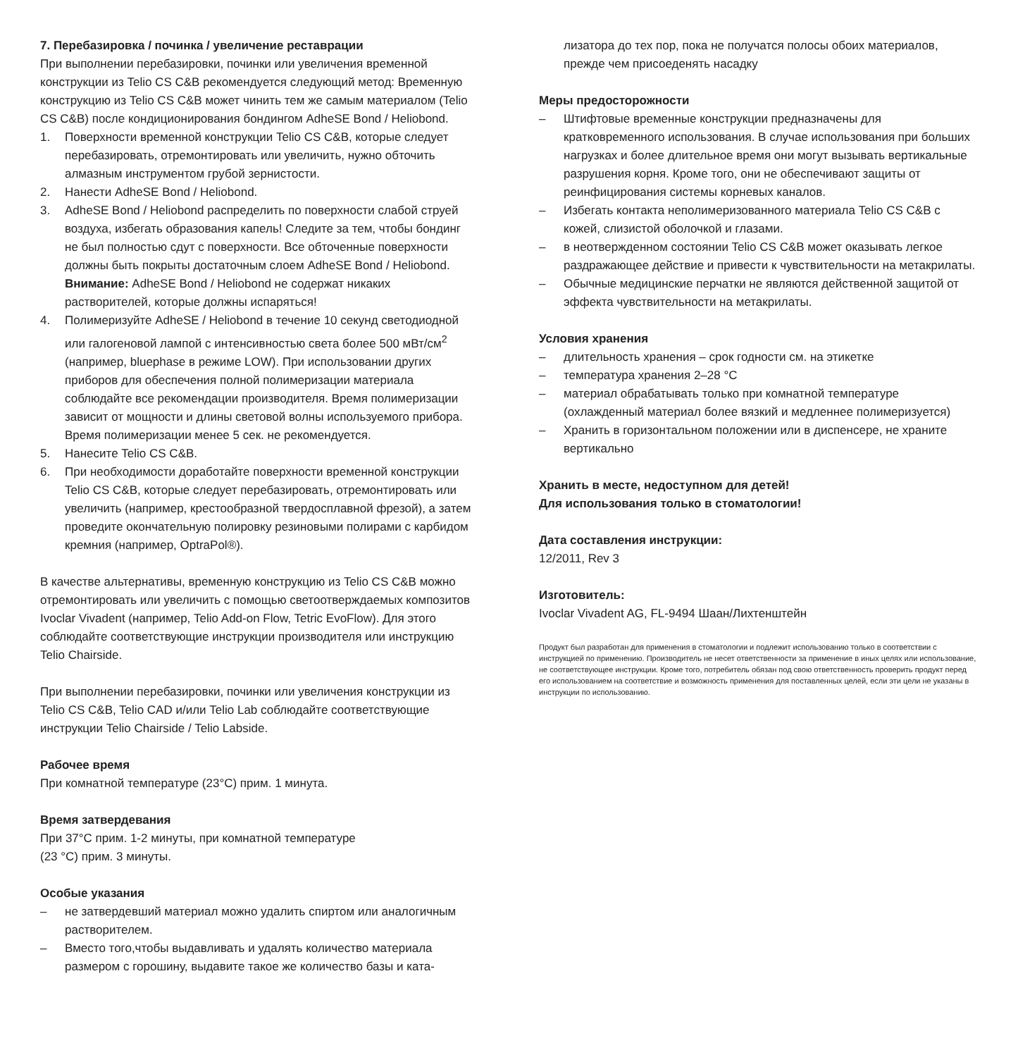7. Перебазировка / починка / увеличение реставрации
При выполнении перебазировки, починки или увеличения временной конструкции из Telio CS C&B рекомендуется следующий метод: Временную конструкцию из Telio CS C&B может чинить тем же самым материалом (Telio CS C&B) после кондиционирования бондингом AdheSE Bond / Heliobond.
1. Поверхности временной конструкции Telio CS C&B, которые следует перебазировать, отремонтировать или увеличить, нужно обточить алмазным инструментом грубой зернистости.
2. Нанести AdheSE Bond / Heliobond.
3. AdheSE Bond / Heliobond распределить по поверхности слабой струей воздуха, избегать образования капель! Следите за тем, чтобы бондинг не был полностью сдут с поверхности. Все обточенные поверхности должны быть покрыты достаточным слоем AdheSE Bond / Heliobond.
Внимание: AdheSE Bond / Heliobond не содержат никаких растворителей, которые должны испаряться!
4. Полимеризуйте AdheSE / Heliobond в течение 10 секунд светодиодной или галогеновой лампой с интенсивностью света более 500 мВт/см<sup>2</sup> (например, bluephase в режиме LOW). При использовании других приборов для обеспечения полной полимеризации материала соблюдайте все рекомендации производителя. Время полимеризации зависит от мощности и длины световой волны используемого прибора. Время полимеризации менее 5 сек. не рекомендуется.
5. Нанесите Telio CS C&B.
6. При необходимости доработайте поверхности временной конструкции Telio CS C&B, которые следует перебазировать, отремонтировать или увеличить (например, крестообразной твердосплавной фрезой), а затем проведите окончательную полировку резиновыми полирами с карбидом кремния (например, OptraPol®).
В качестве альтернативы, временную конструкцию из Telio CS C&B можно отремонтировать или увеличить с помощью светоотверждаемых композитов Ivoclar Vivadent (например, Telio Add-on Flow, Tetric EvoFlow). Для этого соблюдайте соответствующие инструкции производителя или инструкцию Telio Chairside.
При выполнении перебазировки, починки или увеличения конструкции из Telio CS C&B, Telio CAD и/или Telio Lab соблюдайте соответствующие инструкции Telio Chairside / Telio Labside.
Рабочее время
При комнатной температуре (23°C) прим. 1 минута.
Время затвердевания
При 37°C прим. 1-2 минуты, при комнатной температуре
(23 °C) прим. 3 минуты.
Особые указания
– не затвердевший материал можно удалить спиртом или аналогичным растворителем.
– Вместо того,чтобы выдавливать и удалять количество материала размером с горошину, выдавите такое же количество базы и ката-
лизатора до тех пор, пока не получатся полосы обоих материалов, прежде чем присоеденять насадку
Меры предосторожности
– Штифтовые временные конструкции предназначены для кратковременного использования. В случае использования при больших нагрузках и более длительное время они могут вызывать вертикальные разрушения корня. Кроме того, они не обеспечивают защиты от реинфицирования системы корневых каналов.
– Избегать контакта неполимеризованного материала Telio CS C&B с кожей, слизистой оболочкой и глазами.
– в неотвержденном состоянии Telio CS C&B может оказывать легкое раздражающее действие и привести к чувствительности на метакрилаты.
– Обычные медицинские перчатки не являются действенной защитой от эффекта чувствительности на метакрилаты.
Условия хранения
– длительность хранения – срок годности см. на этикетке
– температура хранения 2–28 °C
– материал обрабатывать только при комнатной температуре (охлажденный материал более вязкий и медленнее полимеризуется)
– Хранить в горизонтальном положении или в диспенсере, не храните вертикально
Хранить в месте, недоступном для детей!
Для использования только в стоматологии!
Дата составления инструкции:
12/2011, Rev 3
Изготовитель:
Ivoclar Vivadent AG, FL-9494 Шаан/Лихтенштейн
Продукт был разработан для применения в стоматологии и подлежит использованию только в соответствии с инструкцией по применению. Производитель не несет ответственности за применение в иных целях или использование, не соответствующее инструкции. Кроме того, потребитель обязан под свою ответственность проверить продукт перед его использованием на соответствие и возможность применения для поставленных целей, если эти цели не указаны в инструкции по использованию.